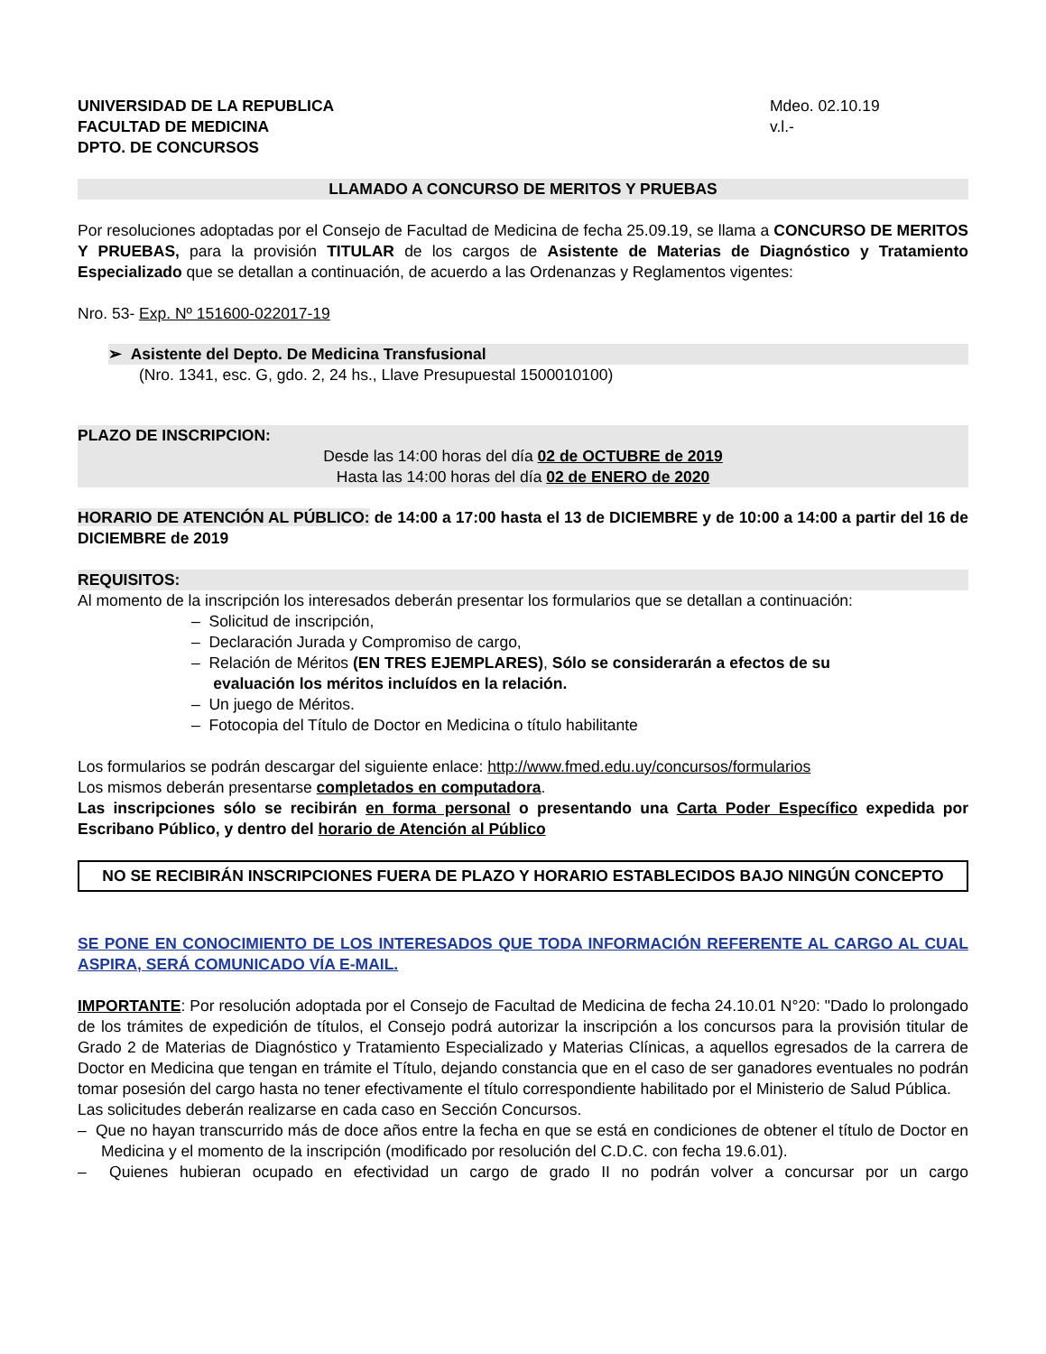UNIVERSIDAD DE LA REPUBLICA
FACULTAD DE MEDICINA
DPTO. DE CONCURSOS
Mdeo. 02.10.19
v.l.-
LLAMADO A CONCURSO DE MERITOS Y PRUEBAS
Por resoluciones adoptadas por el Consejo de Facultad de Medicina de fecha 25.09.19, se llama a CONCURSO DE MERITOS Y PRUEBAS, para la provisión TITULAR de los cargos de Asistente de Materias de Diagnóstico y Tratamiento Especializado que se detallan a continuación, de acuerdo a las Ordenanzas y Reglamentos vigentes:
Nro. 53- Exp. Nº 151600-022017-19
➢ Asistente del Depto. De Medicina Transfusional
(Nro. 1341, esc. G, gdo. 2, 24 hs., Llave Presupuestal 1500010100)
PLAZO DE INSCRIPCION:
Desde las 14:00 horas del día 02 de OCTUBRE de 2019
Hasta las 14:00 horas del día 02 de ENERO de 2020
HORARIO DE ATENCIÓN AL PÚBLICO: de 14:00 a 17:00 hasta el 13 de DICIEMBRE y de 10:00 a 14:00 a partir del 16 de DICIEMBRE de 2019
REQUISITOS:
Al momento de la inscripción los interesados deberán presentar los formularios que se detallan a continuación:
– Solicitud de inscripción,
– Declaración Jurada y Compromiso de cargo,
– Relación de Méritos (EN TRES EJEMPLARES), Sólo se considerarán a efectos de su
evaluación los méritos incluídos en la relación.
– Un juego de Méritos.
– Fotocopia del Título de Doctor en Medicina o título habilitante
Los formularios se podrán descargar del siguiente enlace: http://www.fmed.edu.uy/concursos/formularios
Los mismos deberán presentarse completados en computadora.
Las inscripciones sólo se recibirán en forma personal o presentando una Carta Poder Específico expedida por Escribano Público, y dentro del horario de Atención al Público
NO SE RECIBIRÁN INSCRIPCIONES FUERA DE PLAZO Y HORARIO ESTABLECIDOS BAJO NINGÚN CONCEPTO
SE PONE EN CONOCIMIENTO DE LOS INTERESADOS QUE TODA INFORMACIÓN REFERENTE AL CARGO AL CUAL ASPIRA, SERÁ COMUNICADO VÍA E-MAIL.
IMPORTANTE: Por resolución adoptada por el Consejo de Facultad de Medicina de fecha 24.10.01 N°20: "Dado lo prolongado de los trámites de expedición de títulos, el Consejo podrá autorizar la inscripción a los concursos para la provisión titular de Grado 2 de Materias de Diagnóstico y Tratamiento Especializado y Materias Clínicas, a aquellos egresados de la carrera de Doctor en Medicina que tengan en trámite el Título, dejando constancia que en el caso de ser ganadores eventuales no podrán tomar posesión del cargo hasta no tener efectivamente el título correspondiente habilitado por el Ministerio de Salud Pública.
Las solicitudes deberán realizarse en cada caso en Sección Concursos.
– Que no hayan transcurrido más de doce años entre la fecha en que se está en condiciones de obtener el título de Doctor en Medicina y el momento de la inscripción (modificado por resolución del C.D.C. con fecha 19.6.01).
– Quienes hubieran ocupado en efectividad un cargo de grado II no podrán volver a concursar por un cargo